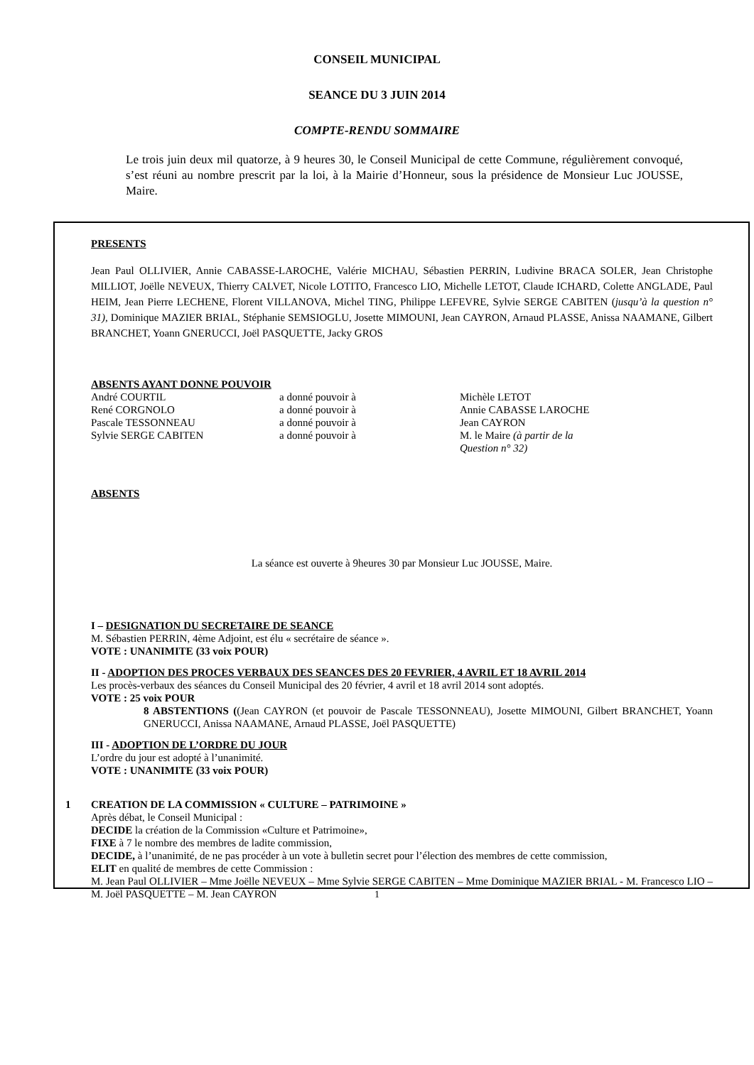CONSEIL MUNICIPAL
SEANCE DU 3 JUIN 2014
COMPTE-RENDU SOMMAIRE
Le trois juin deux mil quatorze, à 9 heures 30, le Conseil Municipal de cette Commune, régulièrement convoqué, s’est réuni au nombre prescrit par la loi, à la Mairie d’Honneur, sous la présidence de Monsieur Luc JOUSSE, Maire.
PRESENTS
Jean Paul OLLIVIER, Annie CABASSE-LAROCHE, Valérie MICHAU, Sébastien PERRIN, Ludivine BRACA SOLER, Jean Christophe MILLIOT, Joëlle NEVEUX, Thierry CALVET, Nicole LOTITO, Francesco LIO, Michelle LETOT, Claude ICHARD, Colette ANGLADE, Paul HEIM, Jean Pierre LECHENE, Florent VILLANOVA, Michel TING, Philippe LEFEVRE, Sylvie SERGE CABITEN (jusqu’à la question n° 31), Dominique MAZIER BRIAL, Stéphanie SEMSIOGLU, Josette MIMOUNI, Jean CAYRON, Arnaud PLASSE, Anissa NAAMANE, Gilbert BRANCHET, Yoann GNERUCCI, Joël PASQUETTE, Jacky GROS
ABSENTS AYANT DONNE POUVOIR
| André COURTIL | a donné pouvoir à | Michèle LETOT |
| René CORGNOLO | a donné pouvoir à | Annie CABASSE LAROCHE |
| Pascale TESSONNEAU | a donné pouvoir à | Jean CAYRON |
| Sylvie SERGE CABITEN | a donné pouvoir à | M. le Maire (à partir de la Question n° 32) |
ABSENTS
La séance est ouverte à 9heures 30 par Monsieur Luc JOUSSE, Maire.
I – DESIGNATION DU SECRETAIRE DE SEANCE
M. Sébastien PERRIN, 4ème Adjoint, est élu « secrétaire de séance ».
VOTE : UNANIMITE (33 voix POUR)
II - ADOPTION DES PROCES VERBAUX DES SEANCES DES 20 FEVRIER, 4 AVRIL ET 18 AVRIL 2014
Les procès-verbaux des séances du Conseil Municipal des 20 février, 4 avril et 18 avril 2014 sont adoptés.
VOTE : 25 voix POUR
8 ABSTENTIONS ((Jean CAYRON (et pouvoir de Pascale TESSONNEAU), Josette MIMOUNI, Gilbert BRANCHET, Yoann GNERUCCI, Anissa NAAMANE, Arnaud PLASSE, Joël PASQUETTE)
III - ADOPTION DE L’ORDRE DU JOUR
L’ordre du jour est adopté à l’unanimité.
VOTE : UNANIMITE (33 voix POUR)
1 CREATION DE LA COMMISSION « CULTURE – PATRIMOINE »
Après débat, le Conseil Municipal :
DECIDE la création de la Commission «Culture et Patrimoine»,
FIXE à 7 le nombre des membres de ladite commission,
DECIDE, à l’unanimité, de ne pas procéder à un vote à bulletin secret pour l’élection des membres de cette commission,
ELIT en qualité de membres de cette Commission :
M. Jean Paul OLLIVIER – Mme Joëlle NEVEUX – Mme Sylvie SERGE CABITEN – Mme Dominique MAZIER BRIAL - M. Francesco LIO – M. Joël PASQUETTE – M. Jean CAYRON
1